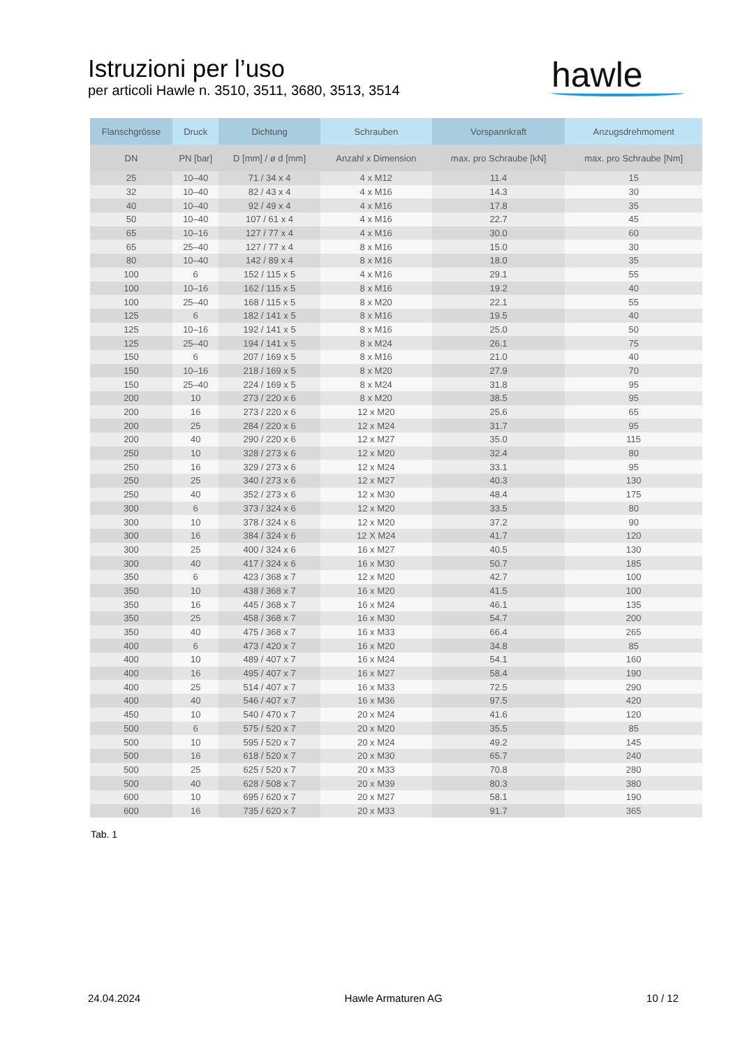Istruzioni per l’uso
per articoli Hawle n. 3510, 3511, 3680, 3513, 3514
hawle
| Flanschgrösse | Druck | Dichtung | Schrauben | Vorspannkraft | Anzugsdrehmoment |
| --- | --- | --- | --- | --- | --- |
| DN | PN [bar] | D [mm] / ø d [mm] | Anzahl x Dimension | max. pro Schraube [kN] | max. pro Schraube [Nm] |
| 25 | 10–40 | 71 / 34 x 4 | 4 x M12 | 11.4 | 15 |
| 32 | 10–40 | 82 / 43 x 4 | 4 x M16 | 14.3 | 30 |
| 40 | 10–40 | 92 / 49 x 4 | 4 x M16 | 17.8 | 35 |
| 50 | 10–40 | 107 / 61 x 4 | 4 x M16 | 22.7 | 45 |
| 65 | 10–16 | 127 / 77 x 4 | 4 x M16 | 30.0 | 60 |
| 65 | 25–40 | 127 / 77 x 4 | 8 x M16 | 15.0 | 30 |
| 80 | 10–40 | 142 / 89 x 4 | 8 x M16 | 18.0 | 35 |
| 100 | 6 | 152 / 115 x 5 | 4 x M16 | 29.1 | 55 |
| 100 | 10–16 | 162 / 115 x 5 | 8 x M16 | 19.2 | 40 |
| 100 | 25–40 | 168 / 115 x 5 | 8 x M20 | 22.1 | 55 |
| 125 | 6 | 182 / 141 x 5 | 8 x M16 | 19.5 | 40 |
| 125 | 10–16 | 192 / 141 x 5 | 8 x M16 | 25.0 | 50 |
| 125 | 25–40 | 194 / 141 x 5 | 8 x M24 | 26.1 | 75 |
| 150 | 6 | 207 / 169 x 5 | 8 x M16 | 21.0 | 40 |
| 150 | 10–16 | 218 / 169 x 5 | 8 x M20 | 27.9 | 70 |
| 150 | 25–40 | 224 / 169 x 5 | 8 x M24 | 31.8 | 95 |
| 200 | 10 | 273 / 220 x 6 | 8 x M20 | 38.5 | 95 |
| 200 | 16 | 273 / 220 x 6 | 12 x M20 | 25.6 | 65 |
| 200 | 25 | 284 / 220 x 6 | 12 x M24 | 31.7 | 95 |
| 200 | 40 | 290 / 220 x 6 | 12 x M27 | 35.0 | 115 |
| 250 | 10 | 328 / 273 x 6 | 12 x M20 | 32.4 | 80 |
| 250 | 16 | 329 / 273 x 6 | 12 x M24 | 33.1 | 95 |
| 250 | 25 | 340 / 273 x 6 | 12 x M27 | 40.3 | 130 |
| 250 | 40 | 352 / 273 x 6 | 12 x M30 | 48.4 | 175 |
| 300 | 6 | 373 / 324 x 6 | 12 x M20 | 33.5 | 80 |
| 300 | 10 | 378 / 324 x 6 | 12 x M20 | 37.2 | 90 |
| 300 | 16 | 384 / 324 x 6 | 12 X M24 | 41.7 | 120 |
| 300 | 25 | 400 / 324 x 6 | 16 x M27 | 40.5 | 130 |
| 300 | 40 | 417 / 324 x 6 | 16 x M30 | 50.7 | 185 |
| 350 | 6 | 423 / 368 x 7 | 12 x M20 | 42.7 | 100 |
| 350 | 10 | 438 / 368 x 7 | 16 x M20 | 41.5 | 100 |
| 350 | 16 | 445 / 368 x 7 | 16 x M24 | 46.1 | 135 |
| 350 | 25 | 458 / 368 x 7 | 16 x M30 | 54.7 | 200 |
| 350 | 40 | 475 / 368 x 7 | 16 x M33 | 66.4 | 265 |
| 400 | 6 | 473 / 420 x 7 | 16 x M20 | 34.8 | 85 |
| 400 | 10 | 489 / 407 x 7 | 16 x M24 | 54.1 | 160 |
| 400 | 16 | 495 / 407 x 7 | 16 x M27 | 58.4 | 190 |
| 400 | 25 | 514 / 407 x 7 | 16 x M33 | 72.5 | 290 |
| 400 | 40 | 546 / 407 x 7 | 16 x M36 | 97.5 | 420 |
| 450 | 10 | 540 / 470 x 7 | 20 x M24 | 41.6 | 120 |
| 500 | 6 | 575 / 520 x 7 | 20 x M20 | 35.5 | 85 |
| 500 | 10 | 595 / 520 x 7 | 20 x M24 | 49.2 | 145 |
| 500 | 16 | 618 / 520 x 7 | 20 x M30 | 65.7 | 240 |
| 500 | 25 | 625 / 520 x 7 | 20 x M33 | 70.8 | 280 |
| 500 | 40 | 628 / 508 x 7 | 20 x M39 | 80.3 | 380 |
| 600 | 10 | 695 / 620 x 7 | 20 x M27 | 58.1 | 190 |
| 600 | 16 | 735 / 620 x 7 | 20 x M33 | 91.7 | 365 |
Tab. 1
24.04.2024 Hawle Armaturen AG 10 / 12